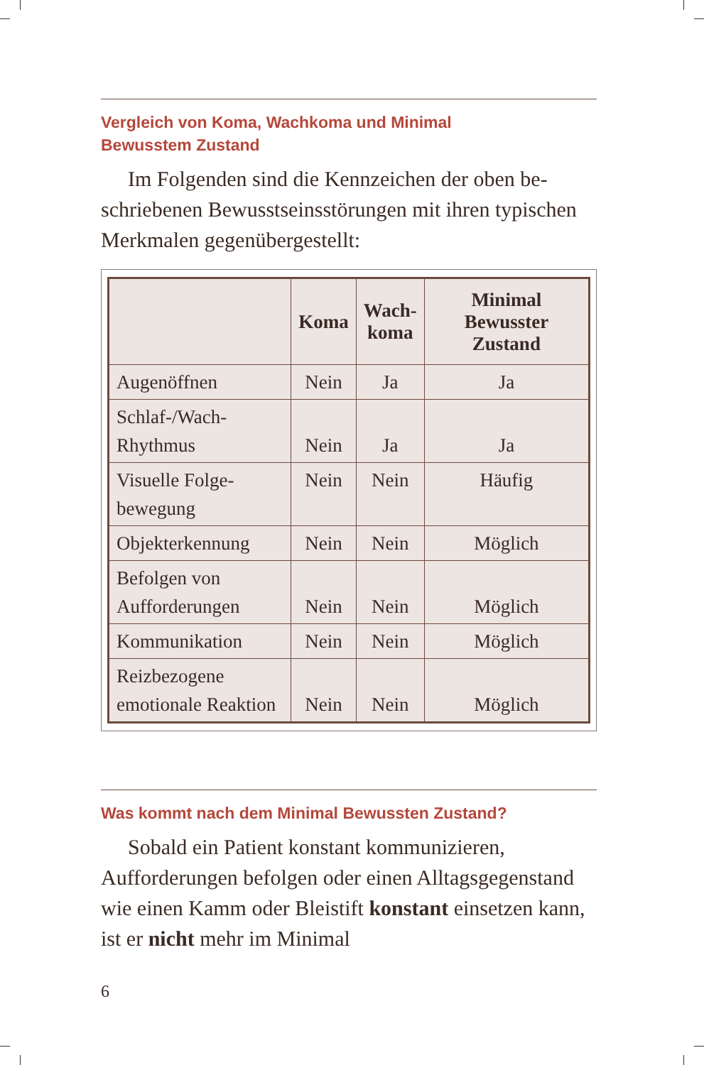Vergleich von Koma, Wachkoma und Minimal
Bewusstem Zustand
Im Folgenden sind die Kennzeichen der oben be­schriebenen Bewusstseinsstörungen mit ihren typi­schen Merkmalen gegenübergestellt:
| | Koma | Wach- koma | Minimal Bewusster Zustand |
| --- | --- | --- | --- |
| Augenöffnen | Nein | Ja | Ja |
| Schlaf-/Wach- Rhythmus | Nein | Ja | Ja |
| Visuelle Folge- bewegung | Nein | Nein | Häufig |
| Objekterkennung | Nein | Nein | Möglich |
| Befolgen von Aufforderungen | Nein | Nein | Möglich |
| Kommunikation | Nein | Nein | Möglich |
| Reizbezogene emotionale Reaktion | Nein | Nein | Möglich |
Was kommt nach dem Minimal Bewussten Zustand?
Sobald ein Patient konstant kommunizieren, Aufforderungen befolgen oder einen Alltagsgegen­stand wie einen Kamm oder Bleistift konstant ein­setzen kann, ist er nicht mehr im Minimal
6